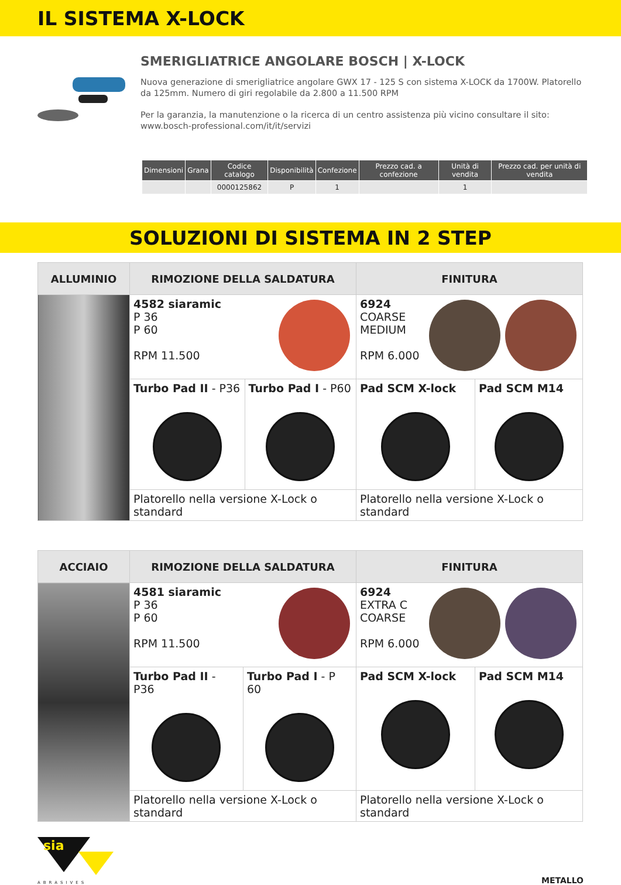IL SISTEMA X-LOCK
SMERIGLIATRICE ANGOLARE BOSCH | X-LOCK
Nuova generazione di smerigliatrice angolare GWX 17 - 125 S con sistema X-LOCK da 1700W. Platorello da 125mm. Numero di giri regolabile da 2.800 a 11.500 RPM
Per la garanzia, la manutenzione o la ricerca di un centro assistenza più vicino consultare il sito: www.bosch-professional.com/it/it/servizi
| Dimensioni | Grana | Codice catalogo | Disponibilità | Confezione | Prezzo cad. a confezione | Unità di vendita | Prezzo cad. per unità di vendita |
| --- | --- | --- | --- | --- | --- | --- | --- |
| | | 0000125862 | P | 1 | | 1 | |
SOLUZIONI DI SISTEMA IN 2 STEP
| ALLUMINIO | RIMOZIONE DELLA SALDATURA | | FINITURA | |
| --- | --- | --- | --- | --- |
| | 4582 siaramic P 36 P 60 RPM 11.500 | | 6924 COARSE MEDIUM RPM 6.000 | |
| | Turbo Pad II - P36 | Turbo Pad I - P60 | Pad SCM X-lock | Pad SCM M14 |
| | Platorello nella versione X-Lock o standard | | Platorello nella versione X-Lock o standard | |
| ACCIAIO | RIMOZIONE DELLA SALDATURA | | FINITURA | |
| --- | --- | --- | --- | --- |
| | 4581 siaramic P 36 P 60 RPM 11.500 | | 6924 EXTRA C COARSE RPM 6.000 | |
| | Turbo Pad II - P36 | Turbo Pad I - P 60 | Pad SCM X-lock | Pad SCM M14 |
| | Platorello nella versione X-Lock o standard | | Platorello nella versione X-Lock o standard | |
sia
ABRASIVES
METALLO